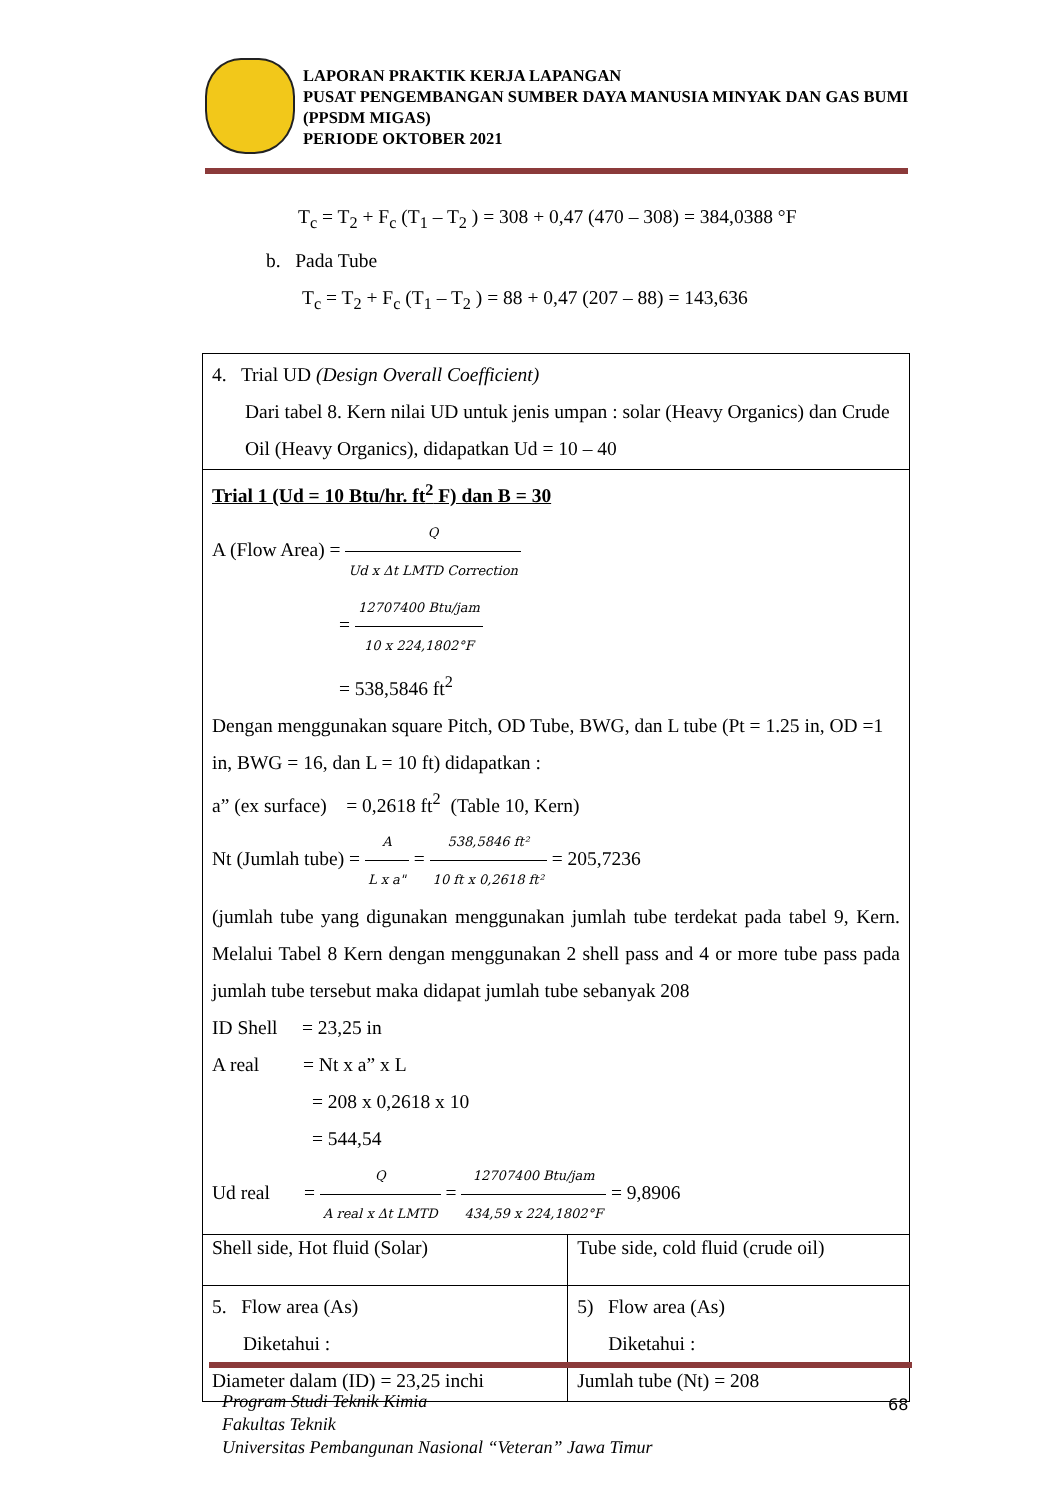LAPORAN PRAKTIK KERJA LAPANGAN
PUSAT PENGEMBANGAN SUMBER DAYA MANUSIA MINYAK DAN GAS BUMI (PPSDM MIGAS)
PERIODE OKTOBER 2021
T<sub>c</sub> = T<sub>2</sub> + F<sub>c</sub> (T<sub>1</sub> – T<sub>2</sub> ) = 308 + 0,47 (470 – 308) = 384,0388 °F
b. Pada Tube
T<sub>c</sub> = T<sub>2</sub> + F<sub>c</sub> (T<sub>1</sub> – T<sub>2</sub> ) = 88 + 0,47 (207 – 88) = 143,636
| 4. Trial UD (Design Overall Coefficient) Dari tabel 8. Kern nilai UD untuk jenis umpan : solar (Heavy Organics) dan Crude Oil (Heavy Organics), didapatkan Ud = 10 – 40 | |
| Trial 1 (Ud = 10 Btu/hr. ft<sup>2</sup> F) dan B = 30 A (Flow Area) = Q Ud x Δt LMTD Correction = 12707400 Btu/jam 10 x 224,1802°F = 538,5846 ft<sup>2</sup> Dengan menggunakan square Pitch, OD Tube, BWG, dan L tube (Pt = 1.25 in, OD =1 in, BWG = 16, dan L = 10 ft) didapatkan : a” (ex surface) = 0,2618 ft<sup>2</sup> (Table 10, Kern) Nt (Jumlah tube) = A L x a" = 538,5846 ft² 10 ft x 0,2618 ft² = 205,7236 (jumlah tube yang digunakan menggunakan jumlah tube terdekat pada tabel 9, Kern. Melalui Tabel 8 Kern dengan menggunakan 2 shell pass and 4 or more tube pass pada jumlah tube tersebut maka didapat jumlah tube sebanyak 208 ID Shell = 23,25 in A real = Nt x a” x L = 208 x 0,2618 x 10 = 544,54 Ud real = Q A real x Δt LMTD = 12707400 Btu/jam 434,59 x 224,1802°F = 9,8906 | |
| Shell side, Hot fluid (Solar) | Tube side, cold fluid (crude oil) |
| 5. Flow area (As) Diketahui : Diameter dalam (ID) = 23,25 inchi | 5) Flow area (As) Diketahui : Jumlah tube (Nt) = 208 |
Program Studi Teknik Kimia
Fakultas Teknik
Universitas Pembangunan Nasional “Veteran” Jawa Timur
68